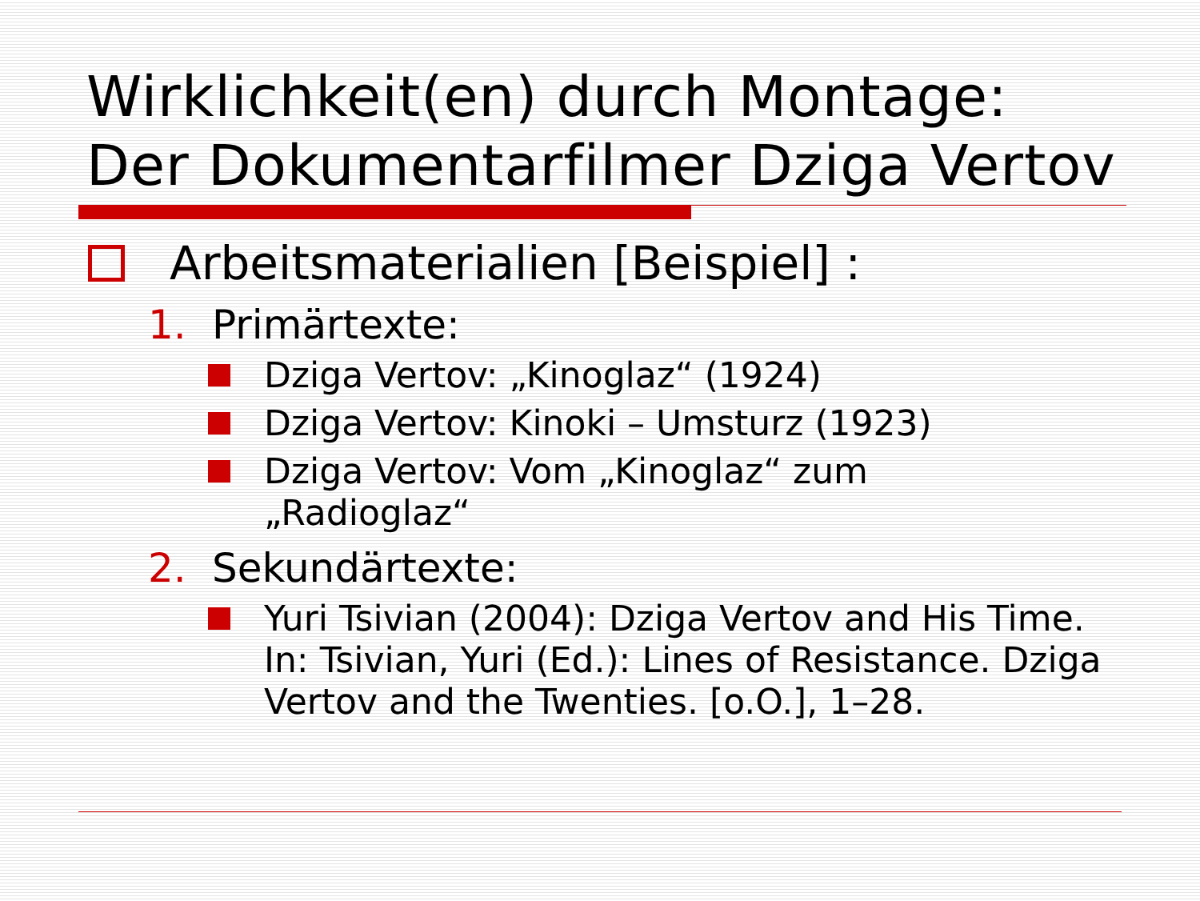Wirklichkeit(en) durch Montage:
Der Dokumentarfilmer Dziga Vertov
Arbeitsmaterialien [Beispiel] :
1. Primärtexte:
Dziga Vertov: „Kinoglaz“ (1924)
Dziga Vertov: Kinoki – Umsturz (1923)
Dziga Vertov: Vom „Kinoglaz“ zum
„Radioglaz“
2. Sekundärtexte:
Yuri Tsivian (2004): Dziga Vertov and His Time. In: Tsivian, Yuri (Ed.): Lines of Resistance. Dziga Vertov and the Twenties. [o.O.], 1–28.